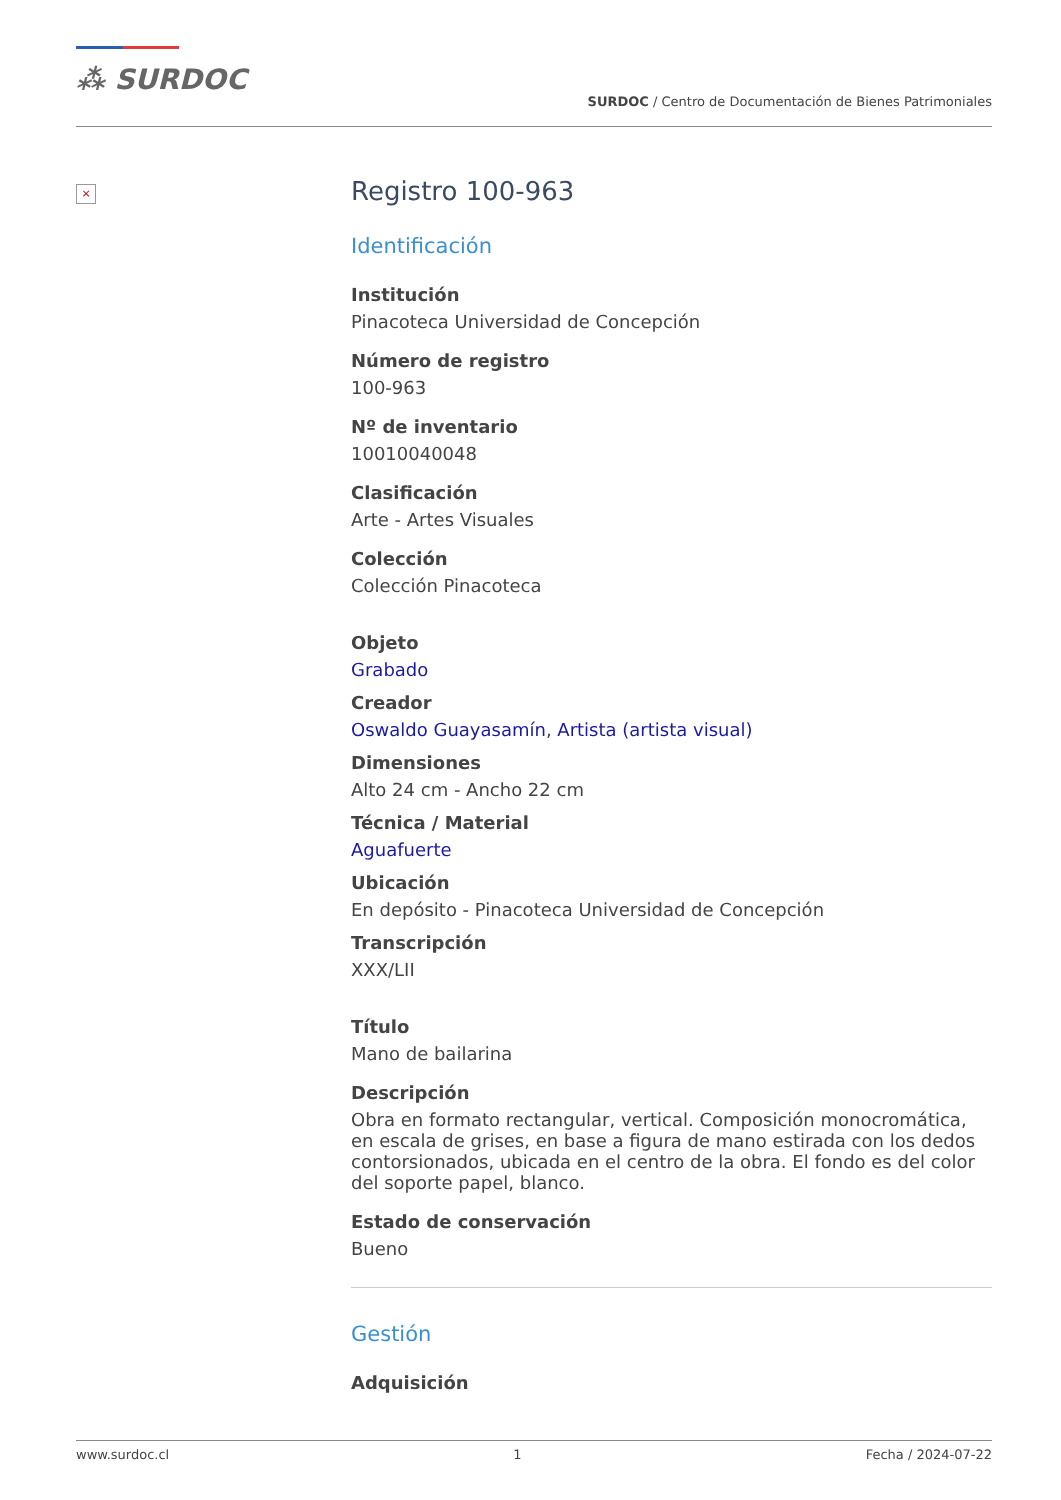⁂ SURDOC
SURDOC / Centro de Documentación de Bienes Patrimoniales
×
Registro 100-963
Identificación
Institución
Pinacoteca Universidad de Concepción
Número de registro
100-963
Nº de inventario
10010040048
Clasificación
Arte - Artes Visuales
Colección
Colección Pinacoteca
Objeto
Grabado
Creador
Oswaldo Guayasamín, Artista (artista visual)
Dimensiones
Alto 24 cm - Ancho 22 cm
Técnica / Material
Aguafuerte
Ubicación
En depósito - Pinacoteca Universidad de Concepción
Transcripción
XXX/LII
Título
Mano de bailarina
Descripción
Obra en formato rectangular, vertical. Composición monocromática, en escala de grises, en base a figura de mano estirada con los dedos contorsionados, ubicada en el centro de la obra. El fondo es del color del soporte papel, blanco.
Estado de conservación
Bueno
Gestión
Adquisición
www.surdoc.cl 1 Fecha / 2024-07-22